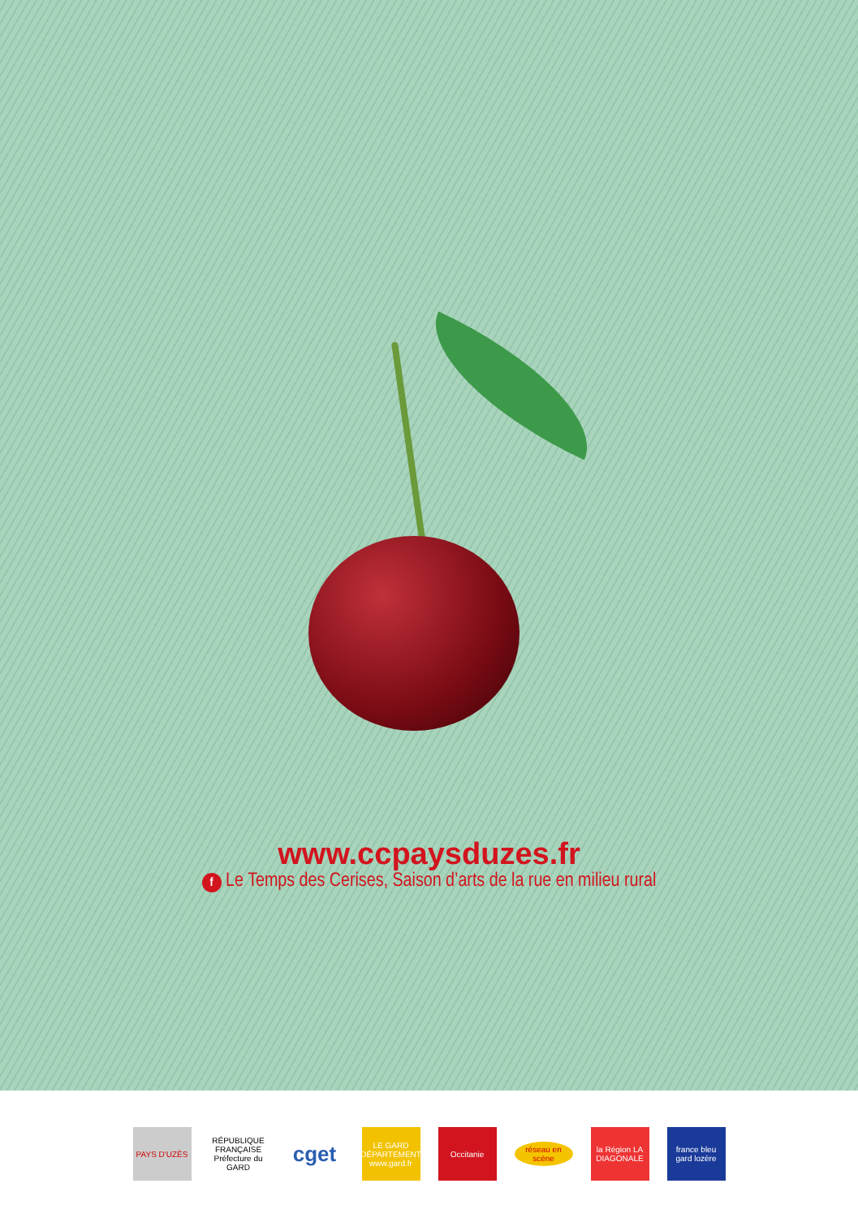www.ccpaysduzes.fr
f Le Temps des Cerises, Saison d’arts de la rue en milieu rural
PAYS D'UZÈS
RÉPUBLIQUE FRANÇAISE Préfecture du GARD
cget
LE GARD DÉPARTEMENT www.gard.fr
Occitanie
réseau en scène
la Région LA DIAGONALE
france bleu gard lozère